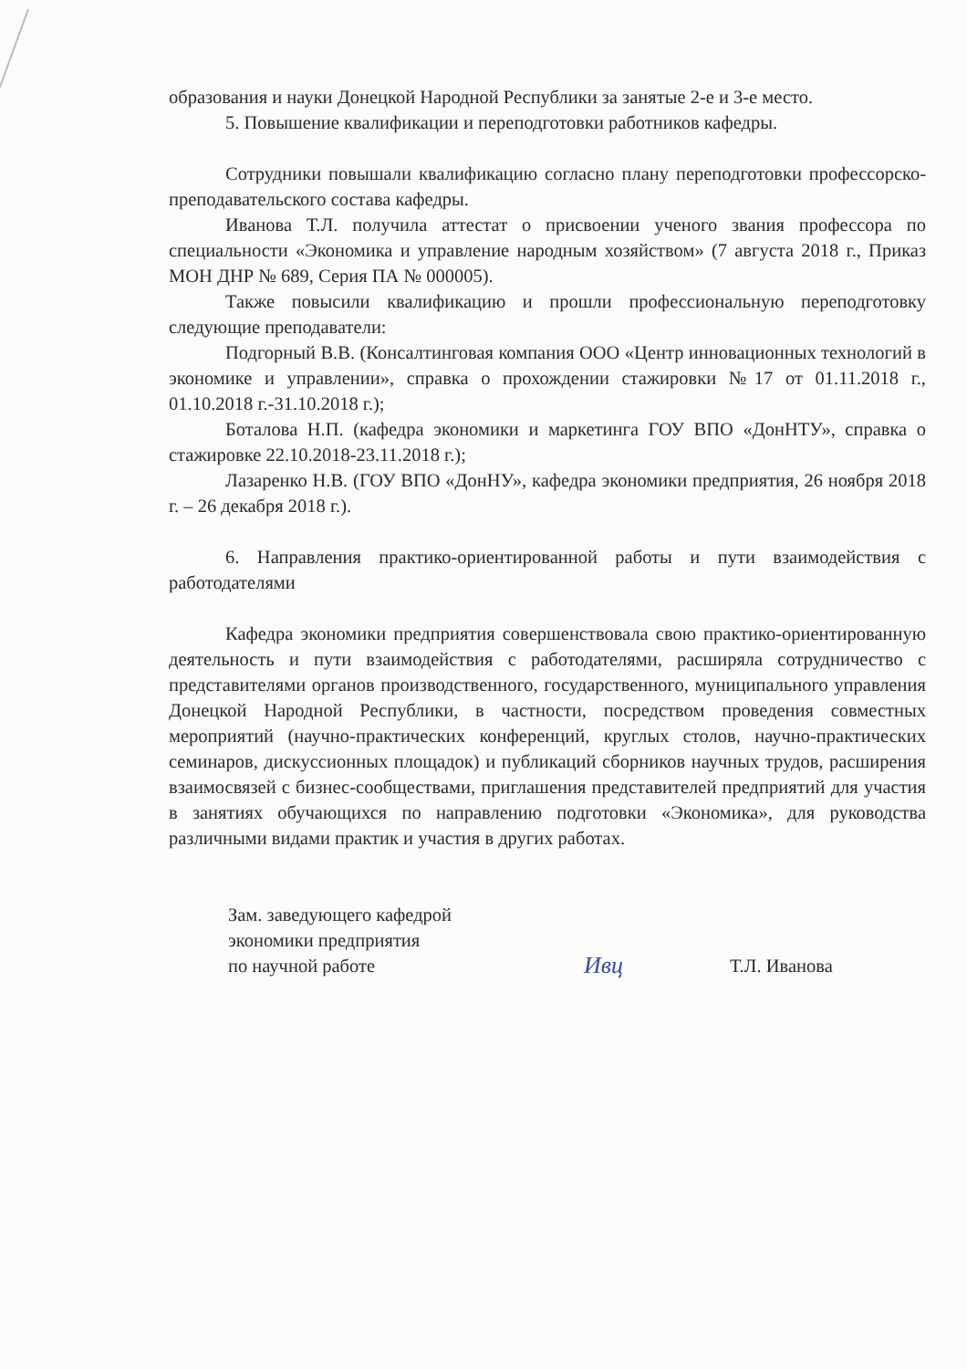образования и науки Донецкой Народной Республики за занятые 2-е и 3-е место.
5. Повышение квалификации и переподготовки работников кафедры.
Сотрудники повышали квалификацию согласно плану переподготовки профессорско-преподавательского состава кафедры.
Иванова Т.Л. получила аттестат о присвоении ученого звания профессора по специальности «Экономика и управление народным хозяйством» (7 августа 2018 г., Приказ МОН ДНР № 689, Серия ПА № 000005).
Также повысили квалификацию и прошли профессиональную переподготовку следующие преподаватели:
Подгорный В.В. (Консалтинговая компания ООО «Центр инновационных технологий в экономике и управлении», справка о прохождении стажировки №17 от 01.11.2018 г., 01.10.2018 г.-31.10.2018 г.);
Боталова Н.П. (кафедра экономики и маркетинга ГОУ ВПО «ДонНТУ», справка о стажировке 22.10.2018-23.11.2018 г.);
Лазаренко Н.В. (ГОУ ВПО «ДонНУ», кафедра экономики предприятия, 26 ноября 2018 г. – 26 декабря 2018 г.).
6. Направления практико-ориентированной работы и пути взаимодействия с работодателями
Кафедра экономики предприятия совершенствовала свою практико-ориентированную деятельность и пути взаимодействия с работодателями, расширяла сотрудничество с представителями органов производственного, государственного, муниципального управления Донецкой Народной Республики, в частности, посредством проведения совместных мероприятий (научно-практических конференций, круглых столов, научно-практических семинаров, дискуссионных площадок) и публикаций сборников научных трудов, расширения взаимосвязей с бизнес-сообществами, приглашения представителей предприятий для участия в занятиях обучающихся по направлению подготовки «Экономика», для руководства различными видами практик и участия в других работах.
Зам. заведующего кафедрой
экономики предприятия
по научной работе
Ивц
Т.Л. Иванова